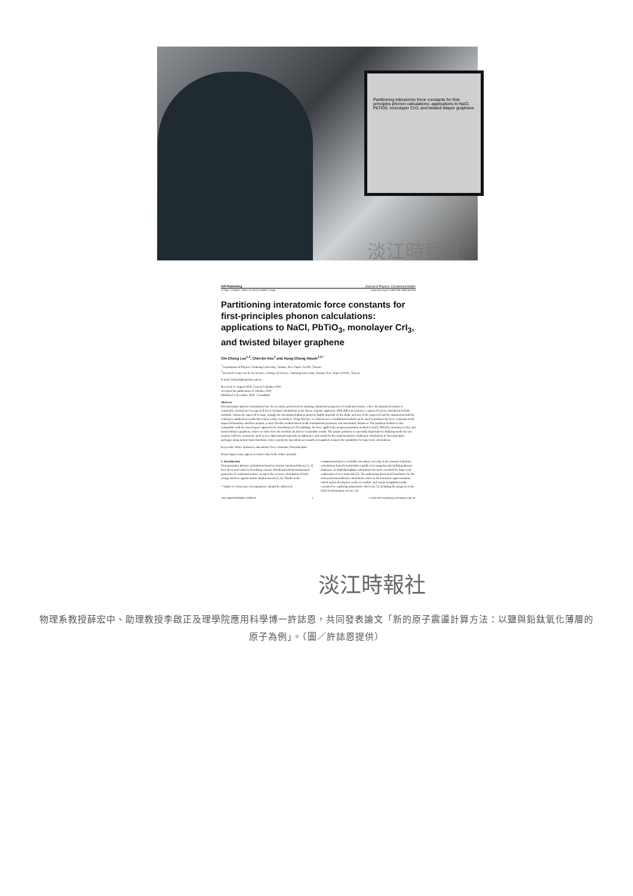Partitioning interatomic force constants for first-principles phonon calculations: applications to NaCl, PbTiO3, monolayer CrI3, and twisted bilayer graphene
淡江時報社
IOP Publishing Journal of Physics: Condensed Matter
J. Phys.: Condens. Matter 33 (2021) 055902 (12pp) https://doi.org/10.1088/1361-648X/abc358
Partitioning interatomic force constants for first-principles phonon calculations: applications to NaCl, PbTiO<sub>3</sub>, monolayer CrI<sub>3</sub>, and twisted bilayer graphene
Chi-Cheng Lee<sup>1,2</sup>, Chin-En Hsu<sup>1</sup> and Hung-Chung Hsueh<sup>1,2,*</sup>
<sup>1</sup> Department of Physics, Tamkang University, Tamsui, New Taipei 251301, Taiwan
<sup>2</sup> Research Center for X-ray Science, College of Science, Tamkang University, Tamsui, New Taipei 251301, Taiwan
E-mail: hchsueh@mail.tku.edu.tw
Received 11 August 2020, revised 5 October 2020
Accepted for publication 21 October 2020
Published 1 December 2020 CrossMark
Abstract
First-principles phonon calculations have been widely performed for studying vibrational properties of condensed matter, where the dynamical matrix is commonly constructed via supercell force-constant calculations or the linear response approach. With different manners, a supercell can be introduced in both methods. Unless the supercell is large enough, the interpolated phonon property highly depends on the shape and size of the supercell and the imposed periodicity could give unphysical results that can be easily overlooked. Along this line, we discuss how a traditional method can be used to partition the force constants at the supercell boundary and then propose a more flexible method based on the translational symmetry and interatomic distances. The partition method is also compatible with the mixed-space approach for describing LO–TO splitting. We have applied the proposed partition method to NaCl, PbTiO3, monolayer CrI3, and twisted bilayer graphene, where we show how the method can deliver reasonable results. The proper partition is especially important for studying moderate-size systems with low symmetry, such as two-dimensional materials on substrates, and useful for the implementation of phonon calculations in first-principles packages using atomic basis functions, where symmetry operations are usually not applied owing to the suitability for large-scale calculations.
Keywords: lattice dynamics, interatomic force constants, first principles
(Some figures may appear in colour only in the online journal)
1. Introduction
First-principles phonon calculations based on density functional theory [1, 2] have been successful in describing various vibrational and thermodynamic properties of condensed matter, owing to the accurate description of total energy surfaces against atomic displacements [3, 4]. Thanks to the
* Author to whom any correspondence should be addressed.
computational power available nowadays, not only is the amount of phonon calculations from first principles rapidly increasing but also building phonon databases via high-throughput calculations becomes essential for large-scale exploration of new materials [5]. The underlying theoretical foundation for the most performed phonon calculations relies on the harmonic approximation, which makes the physics easily accessible, and can be straightforwardly extended for exploring anharmonic effects [6, 7], including the progress in the field of information science, for
1361-648X/20/055902+12$33.00 1 © 2020 IOP Publishing Ltd Printed in the UK
淡江時報社
物理系教授薛宏中、助理教授李啟正及理學院應用科學博一許誌恩，共同發表論文「新的原子震盪計算方法：以鹽與鉛鈦氧化薄層的原子為例」。（圖／許誌恩提供）